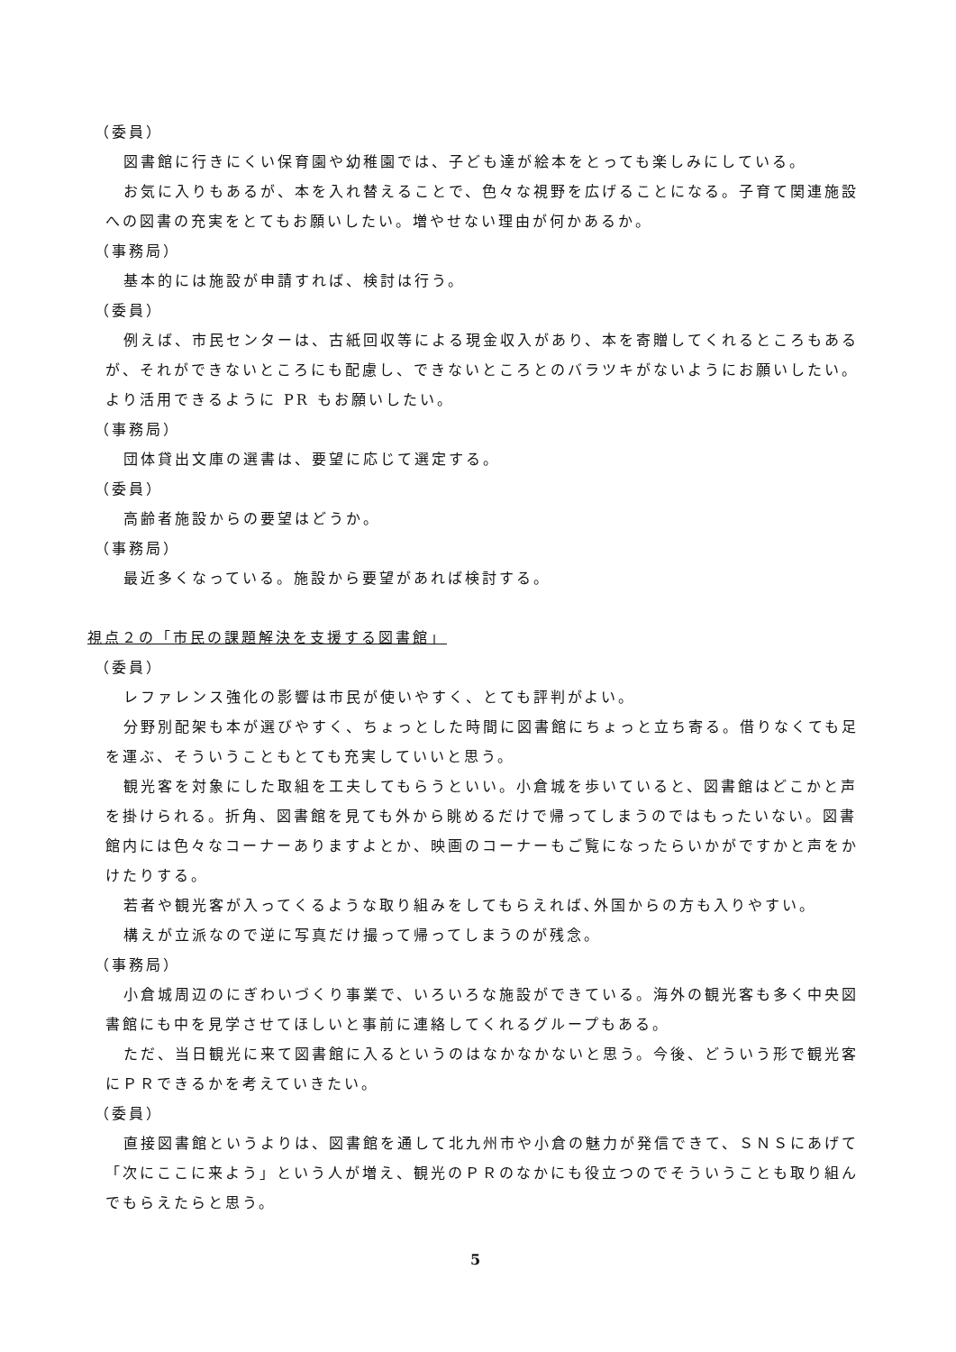（委員）
図書館に行きにくい保育園や幼稚園では、子ども達が絵本をとっても楽しみにしている。
お気に入りもあるが、本を入れ替えることで、色々な視野を広げることになる。子育て関連施設への図書の充実をとてもお願いしたい。増やせない理由が何かあるか。
（事務局）
基本的には施設が申請すれば、検討は行う。
（委員）
例えば、市民センターは、古紙回収等による現金収入があり、本を寄贈してくれるところもあるが、それができないところにも配慮し、できないところとのバラツキがないようにお願いしたい。より活用できるように PR もお願いしたい。
（事務局）
団体貸出文庫の選書は、要望に応じて選定する。
（委員）
高齢者施設からの要望はどうか。
（事務局）
最近多くなっている。施設から要望があれば検討する。
視点２の「市民の課題解決を支援する図書館」
（委員）
レファレンス強化の影響は市民が使いやすく、とても評判がよい。
分野別配架も本が選びやすく、ちょっとした時間に図書館にちょっと立ち寄る。借りなくても足を運ぶ、そういうこともとても充実していいと思う。
観光客を対象にした取組を工夫してもらうといい。小倉城を歩いていると、図書館はどこかと声を掛けられる。折角、図書館を見ても外から眺めるだけで帰ってしまうのではもったいない。図書館内には色々なコーナーありますよとか、映画のコーナーもご覧になったらいかがですかと声をかけたりする。
若者や観光客が入ってくるような取り組みをしてもらえれば､外国からの方も入りやすい。
構えが立派なので逆に写真だけ撮って帰ってしまうのが残念。
（事務局）
小倉城周辺のにぎわいづくり事業で、いろいろな施設ができている。海外の観光客も多く中央図書館にも中を見学させてほしいと事前に連絡してくれるグループもある。
ただ、当日観光に来て図書館に入るというのはなかなかないと思う。今後、どういう形で観光客にＰＲできるかを考えていきたい。
（委員）
直接図書館というよりは、図書館を通して北九州市や小倉の魅力が発信できて、ＳＮＳにあげて「次にここに来よう」という人が増え、観光のＰＲのなかにも役立つのでそういうことも取り組んでもらえたらと思う。
5